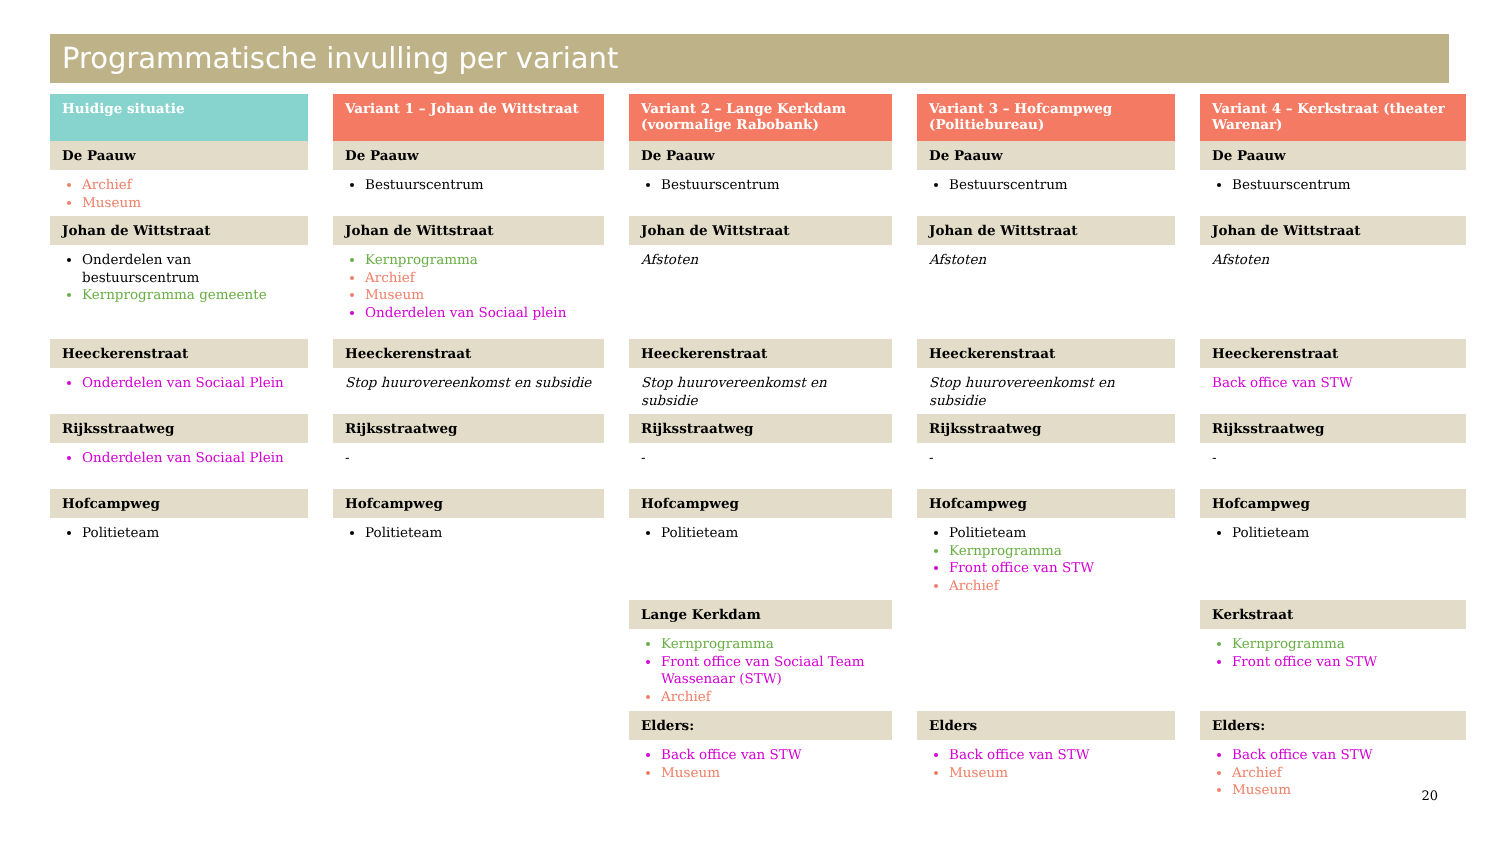Programmatische invulling per variant
Huidige situatie
De Paauw
Archief
Museum
Johan de Wittstraat
Onderdelen van bestuurscentrum
Kernprogramma gemeente
Heeckerenstraat
Onderdelen van Sociaal Plein
Rijksstraatweg
Onderdelen van Sociaal Plein
Hofcampweg
Politieteam
Variant 1 – Johan de Wittstraat
De Paauw
Bestuurscentrum
Johan de Wittstraat
Kernprogramma
Archief
Museum
Onderdelen van Sociaal plein
Heeckerenstraat
Stop huurovereenkomst en subsidie
Rijksstraatweg
-
Hofcampweg
Politieteam
Variant 2 – Lange Kerkdam (voormalige Rabobank)
De Paauw
Bestuurscentrum
Johan de Wittstraat
Afstoten
Heeckerenstraat
Stop huurovereenkomst en subsidie
Rijksstraatweg
-
Hofcampweg
Politieteam
Lange Kerkdam
Kernprogramma
Front office van Sociaal Team Wassenaar (STW)
Archief
Elders:
Back office van STW
Museum
Variant 3 – Hofcampweg (Politiebureau)
De Paauw
Bestuurscentrum
Johan de Wittstraat
Afstoten
Heeckerenstraat
Stop huurovereenkomst en subsidie
Rijksstraatweg
-
Hofcampweg
Politieteam
Kernprogramma
Front office van STW
Archief
Elders
Back office van STW
Museum
Variant 4 – Kerkstraat (theater Warenar)
De Paauw
Bestuurscentrum
Johan de Wittstraat
Afstoten
Heeckerenstraat
Back office van STW
Rijksstraatweg
-
Hofcampweg
Politieteam
Kerkstraat
Kernprogramma
Front office van STW
Elders:
Back office van STW
Archief
Museum
20